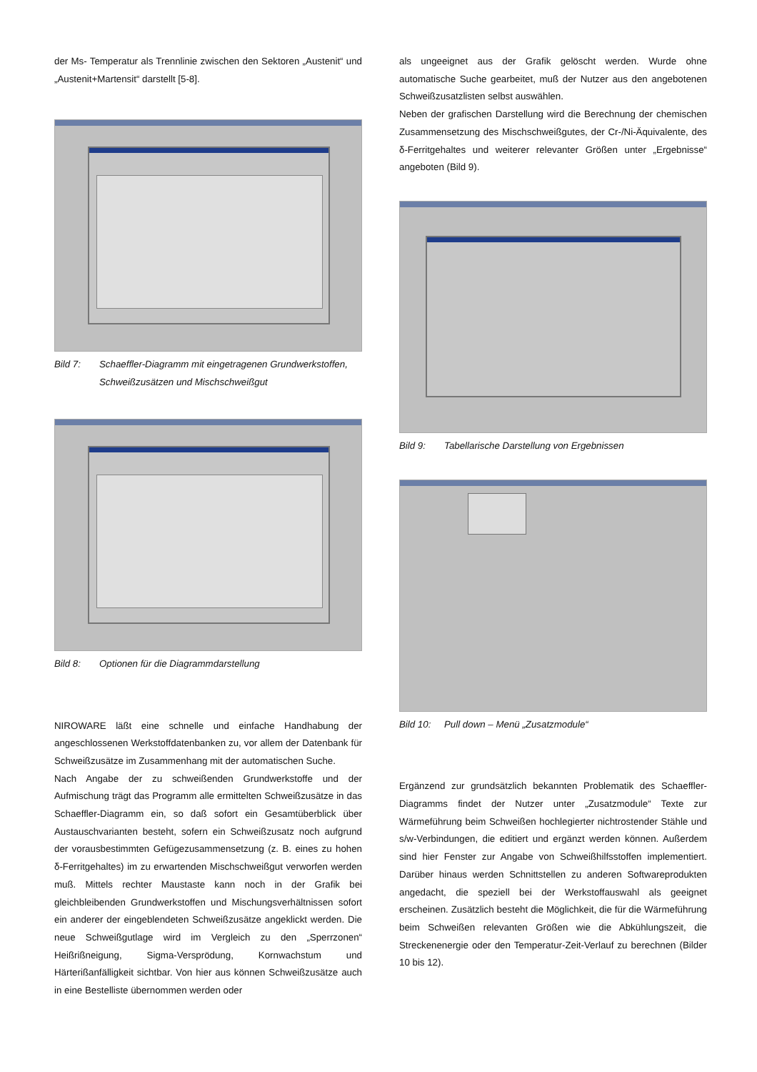der Ms- Temperatur als Trennlinie zwischen den Sektoren „Austenit“ und „Austenit+Martensit“ darstellt [5-8].
Bild 7: Schaeffler-Diagramm mit eingetragenen Grundwerkstoffen, Schweißzusätzen und Mischschweißgut
Bild 8: Optionen für die Diagrammdarstellung
NIROWARE läßt eine schnelle und einfache Handhabung der angeschlossenen Werkstoffdatenbanken zu, vor allem der Datenbank für Schweißzusätze im Zusammenhang mit der automatischen Suche.
Nach Angabe der zu schweißenden Grundwerkstoffe und der Aufmischung trägt das Programm alle ermittelten Schweißzusätze in das Schaeffler-Diagramm ein, so daß sofort ein Gesamtüberblick über Austauschvarianten besteht, sofern ein Schweißzusatz noch aufgrund der vorausbestimmten Gefügezusammensetzung (z. B. eines zu hohen δ-Ferritgehaltes) im zu erwartenden Mischschweißgut verworfen werden muß. Mittels rechter Maustaste kann noch in der Grafik bei gleichbleibenden Grundwerkstoffen und Mischungsverhältnissen sofort ein anderer der eingeblendeten Schweißzusätze angeklickt werden. Die neue Schweißgutlage wird im Vergleich zu den „Sperrzonen“ Heißrißneigung, Sigma-Versprödung, Kornwachstum und Härterißanfälligkeit sichtbar. Von hier aus können Schweißzusätze auch in eine Bestelliste übernommen werden oder
als ungeeignet aus der Grafik gelöscht werden. Wurde ohne automatische Suche gearbeitet, muß der Nutzer aus den angebotenen Schweißzusatzlisten selbst auswählen.
Neben der grafischen Darstellung wird die Berechnung der chemischen Zusammensetzung des Mischschweißgutes, der Cr-/Ni-Äquivalente, des δ-Ferritgehaltes und weiterer relevanter Größen unter „Ergebnisse“ angeboten (Bild 9).
Bild 9: Tabellarische Darstellung von Ergebnissen
Bild 10: Pull down – Menü „Zusatzmodule“
Ergänzend zur grundsätzlich bekannten Problematik des Schaeffler-Diagramms findet der Nutzer unter „Zusatzmodule“ Texte zur Wärmeführung beim Schweißen hochlegierter nichtrostender Stähle und s/w-Verbindungen, die editiert und ergänzt werden können. Außerdem sind hier Fenster zur Angabe von Schweißhilfsstoffen implementiert. Darüber hinaus werden Schnittstellen zu anderen Softwareprodukten angedacht, die speziell bei der Werkstoffauswahl als geeignet erscheinen. Zusätzlich besteht die Möglichkeit, die für die Wärmeführung beim Schweißen relevanten Größen wie die Abkühlungszeit, die Streckenenergie oder den Temperatur-Zeit-Verlauf zu berechnen (Bilder 10 bis 12).